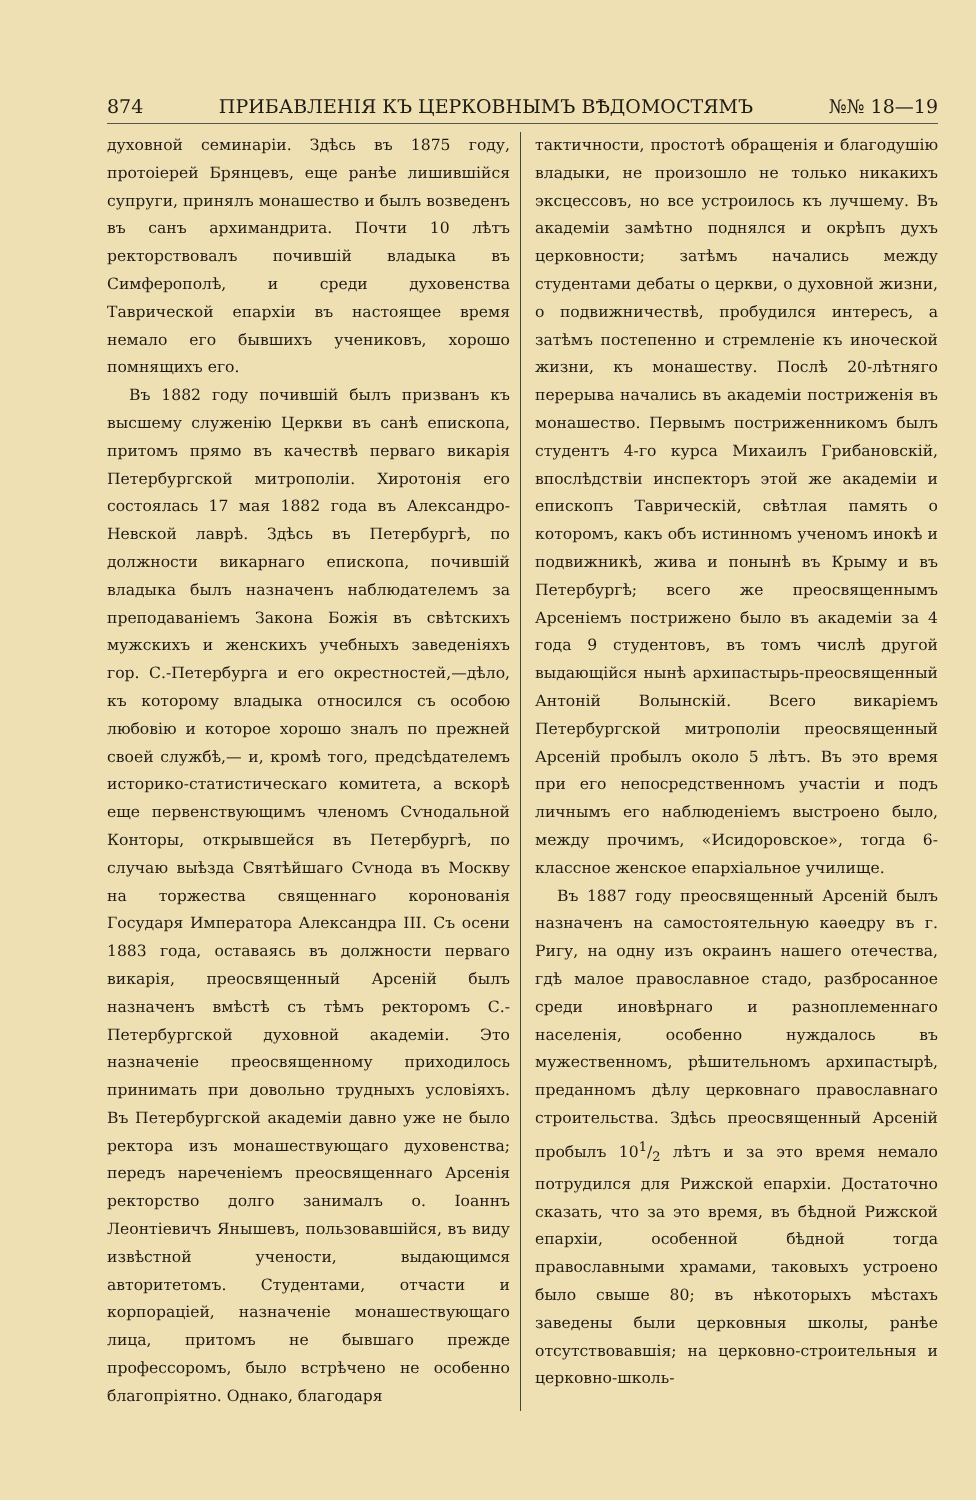874 ПРИБАВЛЕНІЯ КЪ ЦЕРКОВНЫМЪ ВѢДОМОСТЯМЪ №№ 18—19
духовной семинаріи. Здѣсь въ 1875 году, протоіерей Брянцевъ, еще ранѣе лишившійся супруги, принялъ монашество и былъ возведенъ въ санъ архимандрита. Почти 10 лѣтъ ректорствовалъ почившій владыка въ Симферополѣ, и среди духовенства Таврической епархіи въ настоящее время немало его бывшихъ учениковъ, хорошо помнящихъ его.
Въ 1882 году почившій былъ призванъ къ высшему служенію Церкви въ санѣ епископа, притомъ прямо въ качествѣ перваго викарія Петербургской митрополіи. Хиротонія его состоялась 17 мая 1882 года въ Александро-Невской лаврѣ. Здѣсь въ Петербургѣ, по должности викарнаго епископа, почившій владыка былъ назначенъ наблюдателемъ за преподаваніемъ Закона Божія въ свѣтскихъ мужскихъ и женскихъ учебныхъ заведеніяхъ гор. С.-Петербурга и его окрестностей,—дѣло, къ которому владыка относился съ особою любовію и которое хорошо зналъ по прежней своей службѣ,— и, кромѣ того, предсѣдателемъ историко-статистическаго комитета, а вскорѣ еще первенствующимъ членомъ Сѵнодальной Конторы, открывшейся въ Петербургѣ, по случаю выѣзда Святѣйшаго Сѵнода въ Москву на торжества священнаго коронованія Государя Императора Александра III. Съ осени 1883 года, оставаясь въ должности перваго викарія, преосвященный Арсеній былъ назначенъ вмѣстѣ съ тѣмъ ректоромъ С.-Петербургской духовной академіи. Это назначеніе преосвященному приходилось принимать при довольно трудныхъ условіяхъ. Въ Петербургской академіи давно уже не было ректора изъ монашествующаго духовенства; передъ нареченіемъ преосвященнаго Арсенія ректорство долго занималъ о. Іоаннъ Леонтіевичъ Янышевъ, пользовавшійся, въ виду извѣстной учености, выдающимся авторитетомъ. Студентами, отчасти и корпораціей, назначеніе монашествующаго лица, притомъ не бывшаго прежде профессоромъ, было встрѣчено не особенно благопріятно. Однако, благодаря
тактичности, простотѣ обращенія и благодушію владыки, не произошло не только никакихъ эксцессовъ, но все устроилось къ лучшему. Въ академіи замѣтно поднялся и окрѣпъ духъ церковности; затѣмъ начались между студентами дебаты о церкви, о духовной жизни, о подвижничествѣ, пробудился интересъ, а затѣмъ постепенно и стремленіе къ иноческой жизни, къ монашеству. Послѣ 20-лѣтняго перерыва начались въ академіи постриженія въ монашество. Первымъ постриженникомъ былъ студентъ 4-го курса Михаилъ Грибановскій, впослѣдствіи инспекторъ этой же академіи и епископъ Таврическій, свѣтлая память о которомъ, какъ объ истинномъ ученомъ инокѣ и подвижникѣ, жива и понынѣ въ Крыму и въ Петербургѣ; всего же преосвященнымъ Арсеніемъ пострижено было въ академіи за 4 года 9 студентовъ, въ томъ числѣ другой выдающійся нынѣ архипастырь-преосвященный Антоній Волынскій. Всего викаріемъ Петербургской митрополіи преосвященный Арсеній пробылъ около 5 лѣтъ. Въ это время при его непосредственномъ участіи и подъ личнымъ его наблюденіемъ выстроено было, между прочимъ, «Исидоровское», тогда 6-классное женское епархіальное училище.
Въ 1887 году преосвященный Арсеній былъ назначенъ на самостоятельную каѳедру въ г. Ригу, на одну изъ окраинъ нашего отечества, гдѣ малое православное стадо, разбросанное среди иновѣрнаго и разноплеменнаго населенія, особенно нуждалось въ мужественномъ, рѣшительномъ архипастырѣ, преданномъ дѣлу церковнаго православнаго строительства. Здѣсь преосвященный Арсеній пробылъ 101/2 лѣтъ и за это время немало потрудился для Рижской епархіи. Достаточно сказать, что за это время, въ бѣдной Рижской епархіи, особенной бѣдной тогда православными храмами, таковыхъ устроено было свыше 80; въ нѣкоторыхъ мѣстахъ заведены были церковныя школы, ранѣе отсутствовавшія; на церковно-строительныя и церковно-школь-